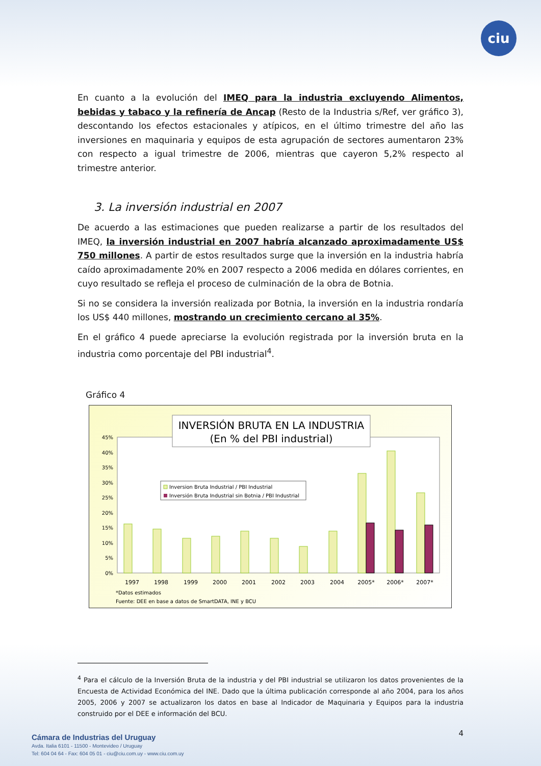ciu
En cuanto a la evolución del IMEQ para la industria excluyendo Alimentos, bebidas y tabaco y la refinería de Ancap (Resto de la Industria s/Ref, ver gráfico 3), descontando los efectos estacionales y atípicos, en el último trimestre del año las inversiones en maquinaria y equipos de esta agrupación de sectores aumentaron 23% con respecto a igual trimestre de 2006, mientras que cayeron 5,2% respecto al trimestre anterior.
3. La inversión industrial en 2007
De acuerdo a las estimaciones que pueden realizarse a partir de los resultados del IMEQ, la inversión industrial en 2007 habría alcanzado aproximadamente US$ 750 millones. A partir de estos resultados surge que la inversión en la industria habría caído aproximadamente 20% en 2007 respecto a 2006 medida en dólares corrientes, en cuyo resultado se refleja el proceso de culminación de la obra de Botnia.
Si no se considera la inversión realizada por Botnia, la inversión en la industria rondaría los US$ 440 millones, mostrando un crecimiento cercano al 35%.
En el gráfico 4 puede apreciarse la evolución registrada por la inversión bruta en la industria como porcentaje del PBI industrial<sup>4</sup>.
Gráfico 4
INVERSIÓN BRUTA EN LA INDUSTRIA
(En % del PBI industrial)
45%
40%
35%
30%
25%
20%
15%
10%
5%
0%
Inversion Bruta Industrial / PBI Industrial
Inversión Bruta Industrial sin Botnia / PBI Industrial
1997
1998
1999
2000
2001
2002
2003
2004
2005*
2006*
2007*
*Datos estimados
Fuente: DEE en base a datos de SmartDATA, INE y BCU
<sup>4</sup> Para el cálculo de la Inversión Bruta de la industria y del PBI industrial se utilizaron los datos provenientes de la Encuesta de Actividad Económica del INE. Dado que la última publicación corresponde al año 2004, para los años 2005, 2006 y 2007 se actualizaron los datos en base al Indicador de Maquinaria y Equipos para la industria construido por el DEE e información del BCU.
4
Cámara de Industrias del Uruguay
Avda. Italia 6101 - 11500 - Montevideo / Uruguay
Tel: 604 04 64 - Fax: 604 05 01 - ciu@ciu.com.uy - www.ciu.com.uy